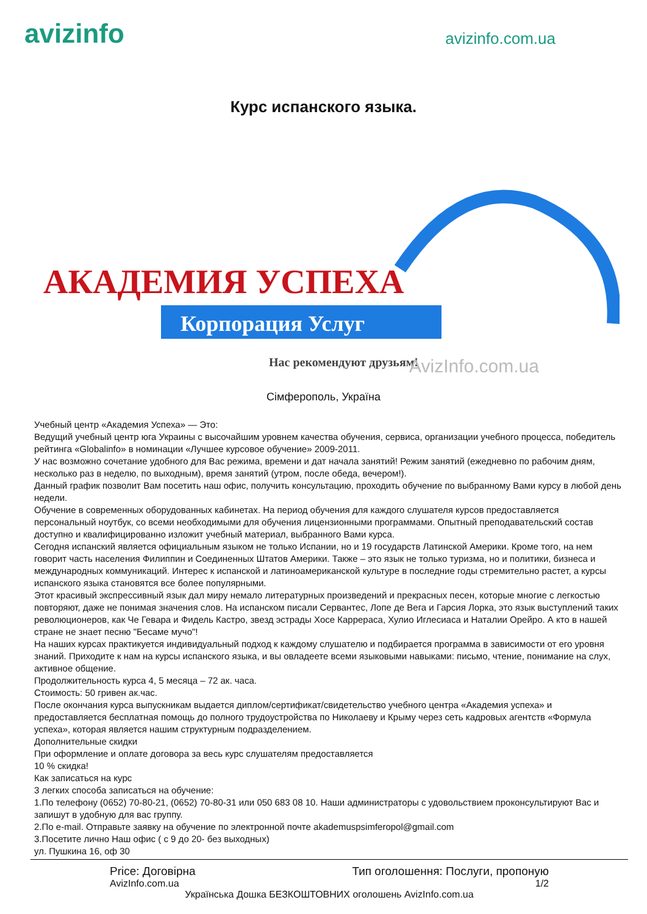avizinfo
avizinfo.com.ua
Курс испанского языка.
АКАДЕМИЯ УСПЕХА
Корпорация Услуг
Нас рекомендуют друзьям!
AvizInfo.com.ua
Сімферополь, Україна
Учебный центр «Академия Успеха» — Это:
Ведущий учебный центр юга Украины с высочайшим уровнем качества обучения, сервиса, организации учебного процесса, победитель рейтинга «Globalinfo» в номинации «Лучшее курсовое обучение» 2009-2011.
У нас возможно сочетание удобного для Вас режима, времени и дат начала занятий! Режим занятий (ежедневно по рабочим дням, несколько раз в неделю, по выходным), время занятий (утром, после обеда, вечером!).
Данный график позволит Вам посетить наш офис, получить консультацию, проходить обучение по выбранному Вами курсу в любой день недели.
Обучение в современных оборудованных кабинетах. На период обучения для каждого слушателя курсов предоставляется персональный ноутбук, со всеми необходимыми для обучения лицензионными программами. Опытный преподавательский состав доступно и квалифицированно изложит учебный материал, выбранного Вами курса.
Сегодня испанский является официальным языком не только Испании, но и 19 государств Латинской Америки. Кроме того, на нем говорит часть населения Филиппин и Соединенных Штатов Америки. Также – это язык не только туризма, но и политики, бизнеса и международных коммуникаций. Интерес к испанской и латиноамериканской культуре в последние годы стремительно растет, а курсы испанского языка становятся все более популярными.
Этот красивый экспрессивный язык дал миру немало литературных произведений и прекрасных песен, которые многие с легкостью повторяют, даже не понимая значения слов. На испанском писали Сервантес, Лопе де Вега и Гарсия Лорка, это язык выступлений таких революционеров, как Че Гевара и Фидель Кастро, звезд эстрады Хосе Каррераса, Хулио Иглесиаса и Наталии Орейро. А кто в нашей стране не знает песню "Бесаме мучо"!
На наших курсах практикуется индивидуальный подход к каждому слушателю и подбирается программа в зависимости от его уровня знаний. Приходите к нам на курсы испанского языка, и вы овладеете всеми языковыми навыками: письмо, чтение, понимание на слух, активное общение.
Продолжительность курса 4, 5 месяца – 72 ак. часа.
Стоимость: 50 гривен ак.час.
После окончания курса выпускникам выдается диплом/сертификат/свидетельство учебного центра «Академия успеха» и предоставляется бесплатная помощь до полного трудоустройства по Николаеву и Крыму через сеть кадровых агентств «Формула успеха», которая является нашим структурным подразделением.
Дополнительные скидки
При оформление и оплате договора за весь курс слушателям предоставляется
10 % скидка!
Как записаться на курс
3 легких способа записаться на обучение:
1.По телефону (0652) 70-80-21, (0652) 70-80-31 или 050 683 08 10. Наши администраторы с удовольствием проконсультируют Вас и запишут в удобную для вас группу.
2.По e-mail. Отправьте заявку на обучение по электронной почте akademuspsimferopol@gmail.com
3.Посетите лично Наш офис ( с 9 до 20- без выходных)
ул. Пушкина 16, оф 30
Price: Договірна Тип оголошення: Послуги, пропоную
AvizInfo.com.ua 1/2
Українська Дошка БЕЗКОШТОВНИХ оголошень AvizInfo.com.ua